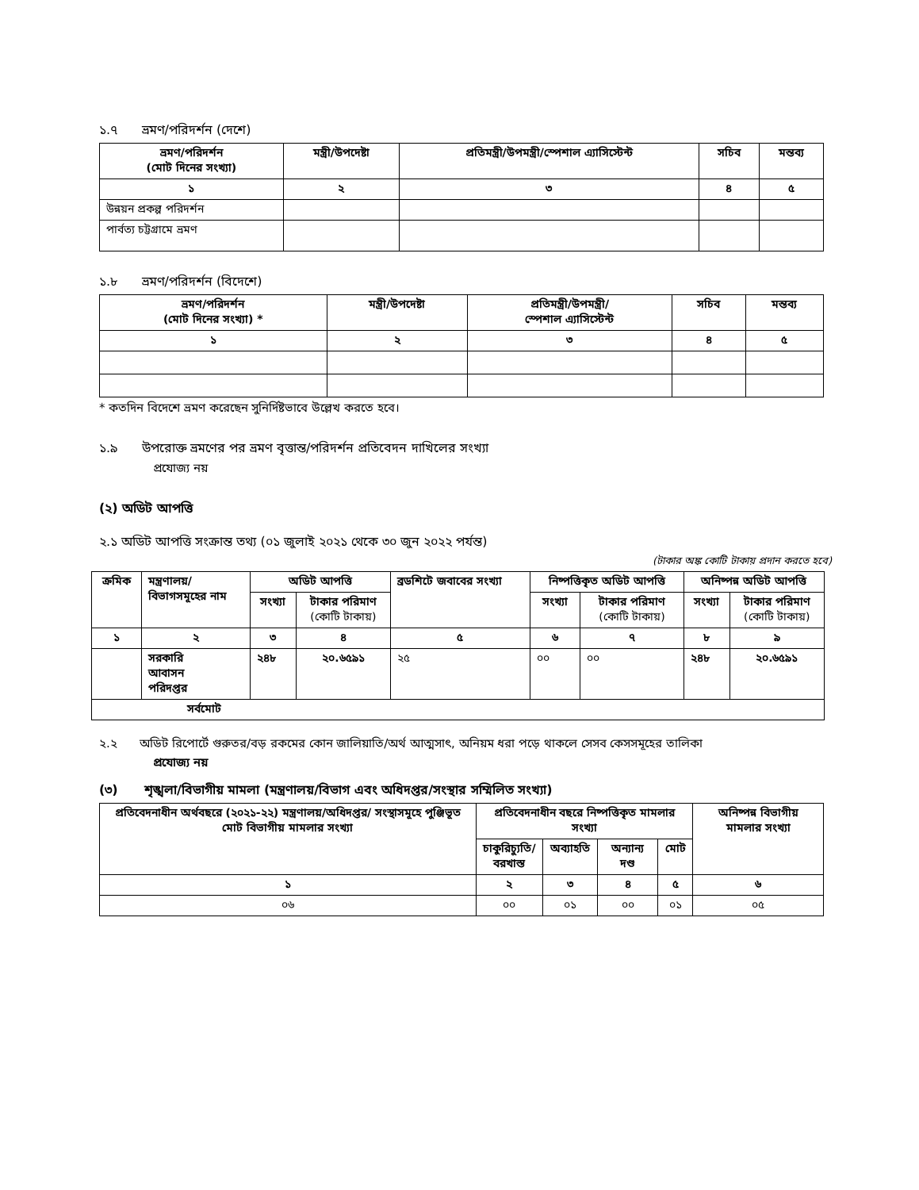১.৭ ভ্রমণ/পরিদর্শন (দেশে)
| ভ্রমণ/পরিদর্শন (মোট দিনের সংখ্যা) | মন্ত্রী/উপদেষ্টা | প্রতিমন্ত্রী/উপমন্ত্রী/স্পেশাল এ্যাসিস্টেন্ট | সচিব | মন্তব্য |
| --- | --- | --- | --- | --- |
| ১ | ২ | ৩ | ৪ | ৫ |
| উন্নয়ন প্রকল্প পরিদর্শন | | | | |
| পার্বত্য চট্টগ্রামে ভ্রমণ | | | | |
১.৮ ভ্রমণ/পরিদর্শন (বিদেশে)
| ভ্রমণ/পরিদর্শন (মোট দিনের সংখ্যা) * | মন্ত্রী/উপদেষ্টা | প্রতিমন্ত্রী/উপমন্ত্রী/ স্পেশাল এ্যাসিস্টেন্ট | সচিব | মন্তব্য |
| --- | --- | --- | --- | --- |
| ১ | ২ | ৩ | ৪ | ৫ |
* কতদিন বিদেশে ভ্রমণ করেছেন সুনির্দিষ্টভাবে উল্লেখ করতে হবে।
১.৯ উপরোক্ত ভ্রমণের পর ভ্রমণ বৃত্তান্ত/পরিদর্শন প্রতিবেদন দাখিলের সংখ্যা
প্রযোজ্য নয়
(২) অডিট আপত্তি
২.১ অডিট আপত্তি সংক্রান্ত তথ্য (০১ জুলাই ২০২১ থেকে ৩০ জুন ২০২২ পর্যন্ত)
(টাকার অঙ্ক কোটি টাকায় প্রদান করতে হবে)
| ক্রমিক | মন্ত্রণালয়/ বিভাগসমূহের নাম | অডিট আপত্তি | | ব্রডশিটে জবাবের সংখ্যা | নিষ্পত্তিকৃত অডিট আপত্তি | | অনিষ্পন্ন অডিট আপত্তি | |
| --- | --- | --- | --- | --- | --- | --- | --- | --- |
| | | সংখ্যা | টাকার পরিমাণ (কোটি টাকায়) | | সংখ্যা | টাকার পরিমাণ (কোটি টাকায়) | সংখ্যা | টাকার পরিমাণ (কোটি টাকায়) |
| ১ | ২ | ৩ | ৪ | ৫ | ৬ | ৭ | ৮ | ৯ |
| | সরকারি আবাসন পরিদপ্তর | ২৪৮ | ২০.৬৫৯১ | ২৫ | ০০ | ০০ | ২৪৮ | ২০.৬৫৯১ |
| সর্বমোট | | | | | | | | |
২.২ অডিট রিপোর্টে গুরুতর/বড় রকমের কোন জালিয়াতি/অর্থ আত্মসাৎ, অনিয়ম ধরা পড়ে থাকলে সেসব কেসসমূহের তালিকা
প্রযোজ্য নয়
(৩) শৃঙ্খলা/বিভাগীয় মামলা (মন্ত্রণালয়/বিভাগ এবং অধিদপ্তর/সংস্থার সম্মিলিত সংখ্যা)
| প্রতিবেদনাধীন অর্থবছরে (২০২১-২২) মন্ত্রণালয়/অধিদপ্তর/ সংস্থাসমূহে পুঞ্জিভূত মোট বিভাগীয় মামলার সংখ্যা | প্রতিবেদনাধীন বছরে নিষ্পত্তিকৃত মামলার সংখ্যা | | | | অনিষ্পন্ন বিভাগীয় মামলার সংখ্যা |
| --- | --- | --- | --- | --- | --- |
| | চাকুরিচ্যুতি/ বরখাস্ত | অব্যাহতি | অন্যান্য দণ্ড | মোট | |
| ১ | ২ | ৩ | ৪ | ৫ | ৬ |
| ০৬ | ০০ | ০১ | ০০ | ০১ | ০৫ |